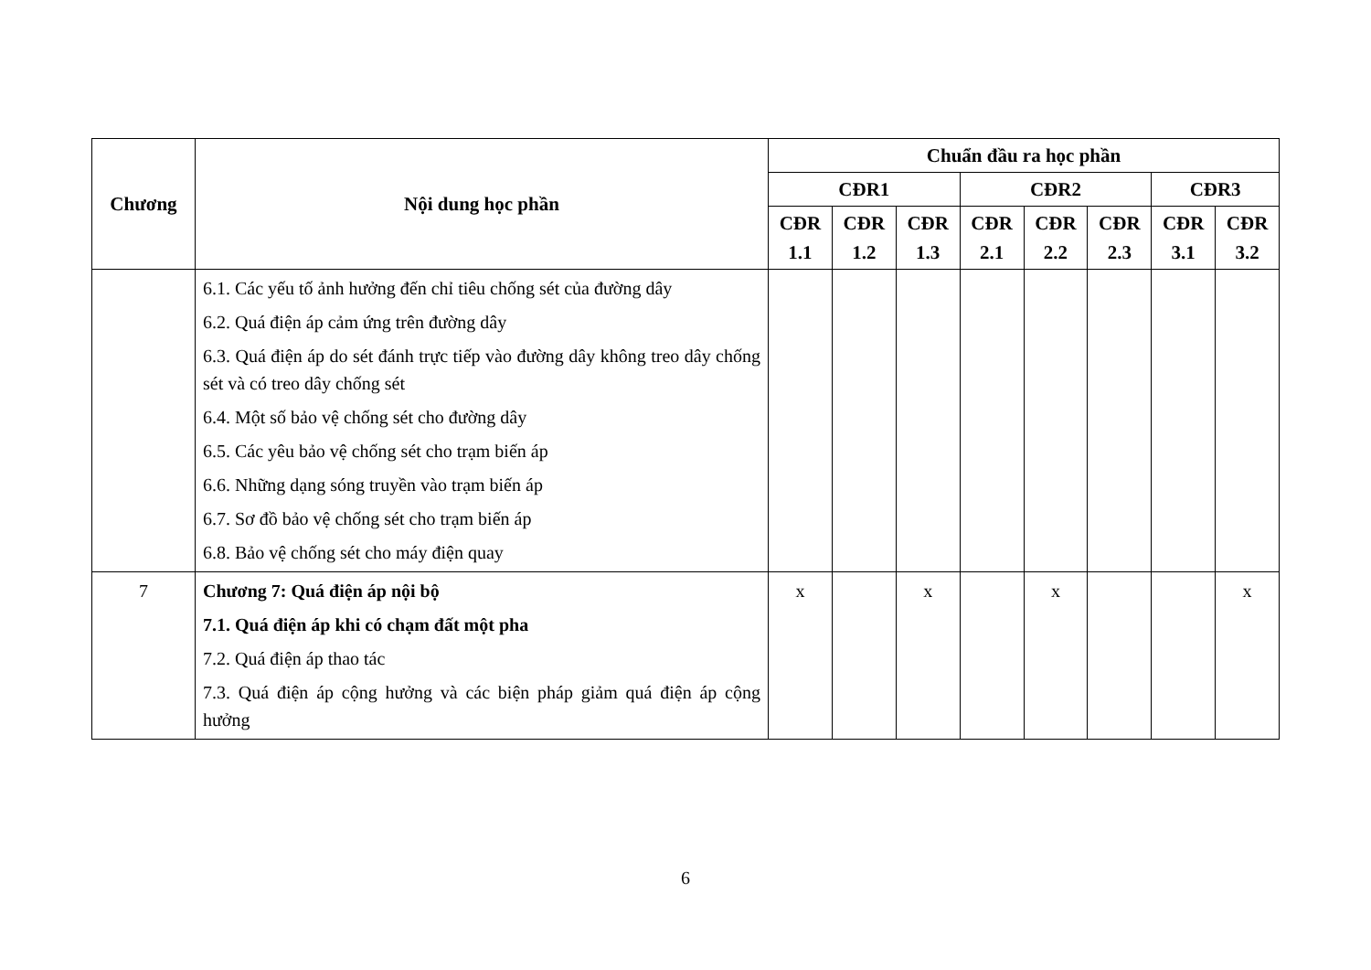| Chương | Nội dung học phần | Chuẩn đầu ra học phần | | | | | | | |
| --- | --- | --- | --- | --- | --- | --- | --- | --- | --- |
| | | CĐR1 | | | CĐR2 | | | CĐR3 | |
| | | CĐR 1.1 | CĐR 1.2 | CĐR 1.3 | CĐR 2.1 | CĐR 2.2 | CĐR 2.3 | CĐR 3.1 | CĐR 3.2 |
| | 6.1. Các yếu tố ảnh hưởng đến chỉ tiêu chống sét của đường dây 6.2. Quá điện áp cảm ứng trên đường dây 6.3. Quá điện áp do sét đánh trực tiếp vào đường dây không treo dây chống sét và có treo dây chống sét 6.4. Một số bảo vệ chống sét cho đường dây 6.5. Các yêu bảo vệ chống sét cho trạm biến áp 6.6. Những dạng sóng truyền vào trạm biến áp 6.7. Sơ đồ bảo vệ chống sét cho trạm biến áp 6.8. Bảo vệ chống sét cho máy điện quay | | | | | | | | |
| 7 | Chương 7: Quá điện áp nội bộ 7.1. Quá điện áp khi có chạm đất một pha 7.2. Quá điện áp thao tác 7.3. Quá điện áp cộng hưởng và các biện pháp giảm quá điện áp cộng hưởng | x | | x | | x | | | x |
6